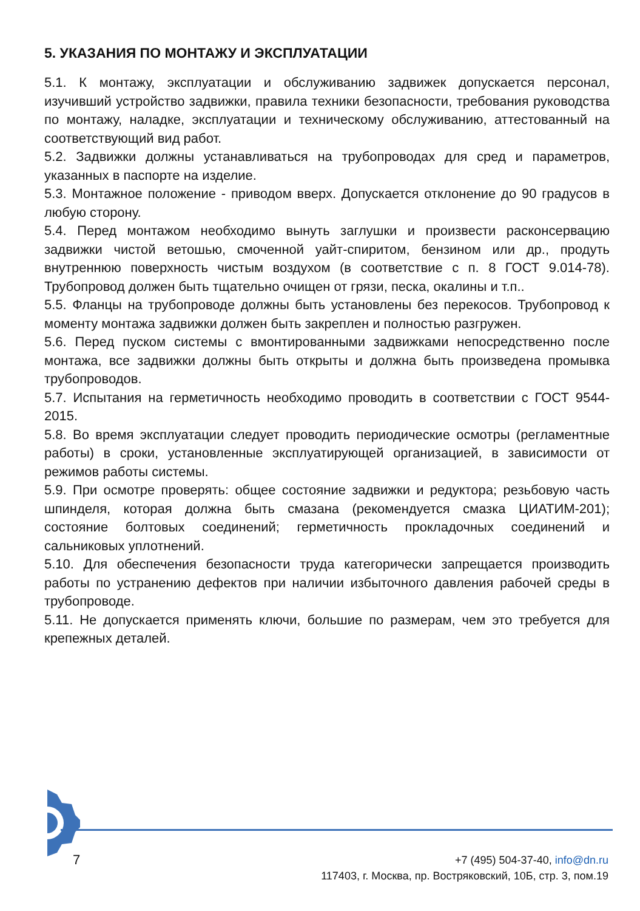5. УКАЗАНИЯ ПО МОНТАЖУ И ЭКСПЛУАТАЦИИ
5.1. К монтажу, эксплуатации и обслуживанию задвижек допускается персонал, изучивший устройство задвижки, правила техники безопасности, требования руководства по монтажу, наладке, эксплуатации и техническому обслуживанию, аттестованный на соответствующий вид работ.
5.2. Задвижки должны устанавливаться на трубопроводах для сред и параметров, указанных в паспорте на изделие.
5.3. Монтажное положение - приводом вверх. Допускается отклонение до 90 градусов в любую сторону.
5.4. Перед монтажом необходимо вынуть заглушки и произвести расконсервацию задвижки чистой ветошью, смоченной уайт-спиритом, бензином или др., продуть внутреннюю поверхность чистым воздухом (в соответствие с п. 8 ГОСТ 9.014-78). Трубопровод должен быть тщательно очищен от грязи, песка, окалины и т.п..
5.5. Фланцы на трубопроводе должны быть установлены без перекосов. Трубопровод к моменту монтажа задвижки должен быть закреплен и полностью разгружен.
5.6. Перед пуском системы с вмонтированными задвижками непосредственно после монтажа, все задвижки должны быть открыты и должна быть произведена промывка трубопроводов.
5.7. Испытания на герметичность необходимо проводить в соответствии с ГОСТ 9544-2015.
5.8. Во время эксплуатации следует проводить периодические осмотры (регламентные работы) в сроки, установленные эксплуатирующей организацией, в зависимости от режимов работы системы.
5.9. При осмотре проверять: общее состояние задвижки и редуктора; резьбовую часть шпинделя, которая должна быть смазана (рекомендуется смазка ЦИАТИМ-201); состояние болтовых соединений; герметичность прокладочных соединений и сальниковых уплотнений.
5.10. Для обеспечения безопасности труда категорически запрещается производить работы по устранению дефектов при наличии избыточного давления рабочей среды в трубопроводе.
5.11. Не допускается применять ключи, большие по размерам, чем это требуется для крепежных деталей.
7
+7 (495) 504-37-40, info@dn.ru
117403, г. Москва, пр. Востряковский, 10Б, стр. 3, пом.19